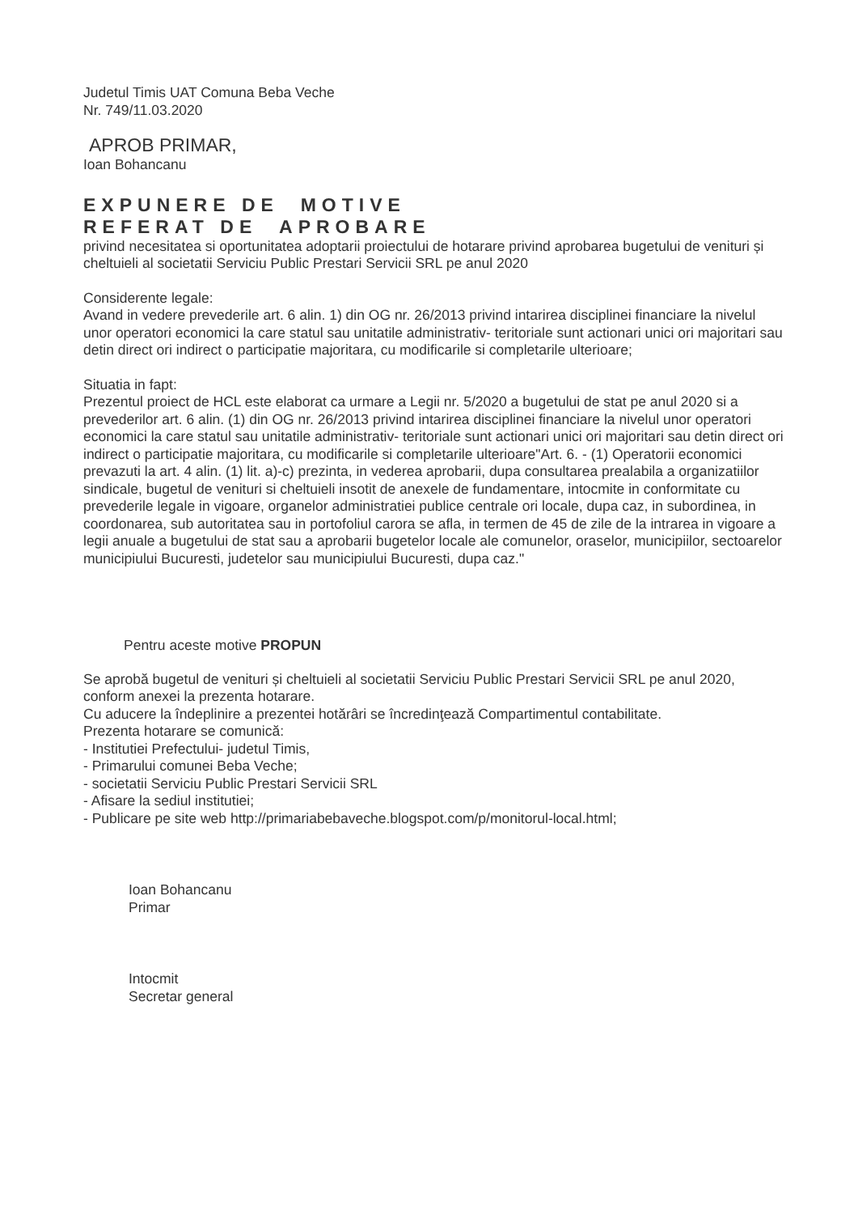Judetul Timis UAT Comuna Beba Veche
Nr. 749/11.03.2020
APROB PRIMAR,
Ioan Bohancanu
EXPUNERE DE MOTIVE
REFERAT DE APROBARE
privind necesitatea si oportunitatea adoptarii proiectului de hotarare privind aprobarea bugetului de venituri și cheltuieli al societatii Serviciu Public Prestari Servicii SRL pe anul 2020
Considerente legale:
Avand in vedere prevederile art. 6 alin. 1) din OG nr. 26/2013 privind intarirea disciplinei financiare la nivelul unor operatori economici la care statul sau unitatile administrativ- teritoriale sunt actionari unici ori majoritari sau detin direct ori indirect o participatie majoritara, cu modificarile si completarile ulterioare;
Situatia in fapt:
Prezentul proiect de HCL este elaborat ca urmare a Legii nr. 5/2020 a bugetului de stat pe anul 2020 si a prevederilor art. 6 alin. (1) din OG nr. 26/2013 privind intarirea disciplinei financiare la nivelul unor operatori economici la care statul sau unitatile administrativ- teritoriale sunt actionari unici ori majoritari sau detin direct ori indirect o participatie majoritara, cu modificarile si completarile ulterioare"Art. 6. - (1) Operatorii economici prevazuti la art. 4 alin. (1) lit. a)-c) prezinta, in vederea aprobarii, dupa consultarea prealabila a organizatiilor sindicale, bugetul de venituri si cheltuieli insotit de anexele de fundamentare, intocmite in conformitate cu prevederile legale in vigoare, organelor administratiei publice centrale ori locale, dupa caz, in subordinea, in coordonarea, sub autoritatea sau in portofoliul carora se afla, in termen de 45 de zile de la intrarea in vigoare a legii anuale a bugetului de stat sau a aprobarii bugetelor locale ale comunelor, oraselor, municipiilor, sectoarelor municipiului Bucuresti, judetelor sau municipiului Bucuresti, dupa caz."
Pentru aceste motive PROPUN
Se aprobă bugetul de venituri și cheltuieli al societatii Serviciu Public Prestari Servicii SRL pe anul 2020, conform anexei la prezenta hotarare.
Cu aducere la îndeplinire a prezentei hotărâri se încredinţează Compartimentul contabilitate.
Prezenta hotarare se comunică:
- Institutiei Prefectului- judetul Timis,
- Primarului comunei Beba Veche;
- societatii Serviciu Public Prestari Servicii SRL
- Afisare la sediul institutiei;
- Publicare pe site web http://primariabebaveche.blogspot.com/p/monitorul-local.html;
Ioan Bohancanu
Primar
Intocmit
Secretar general